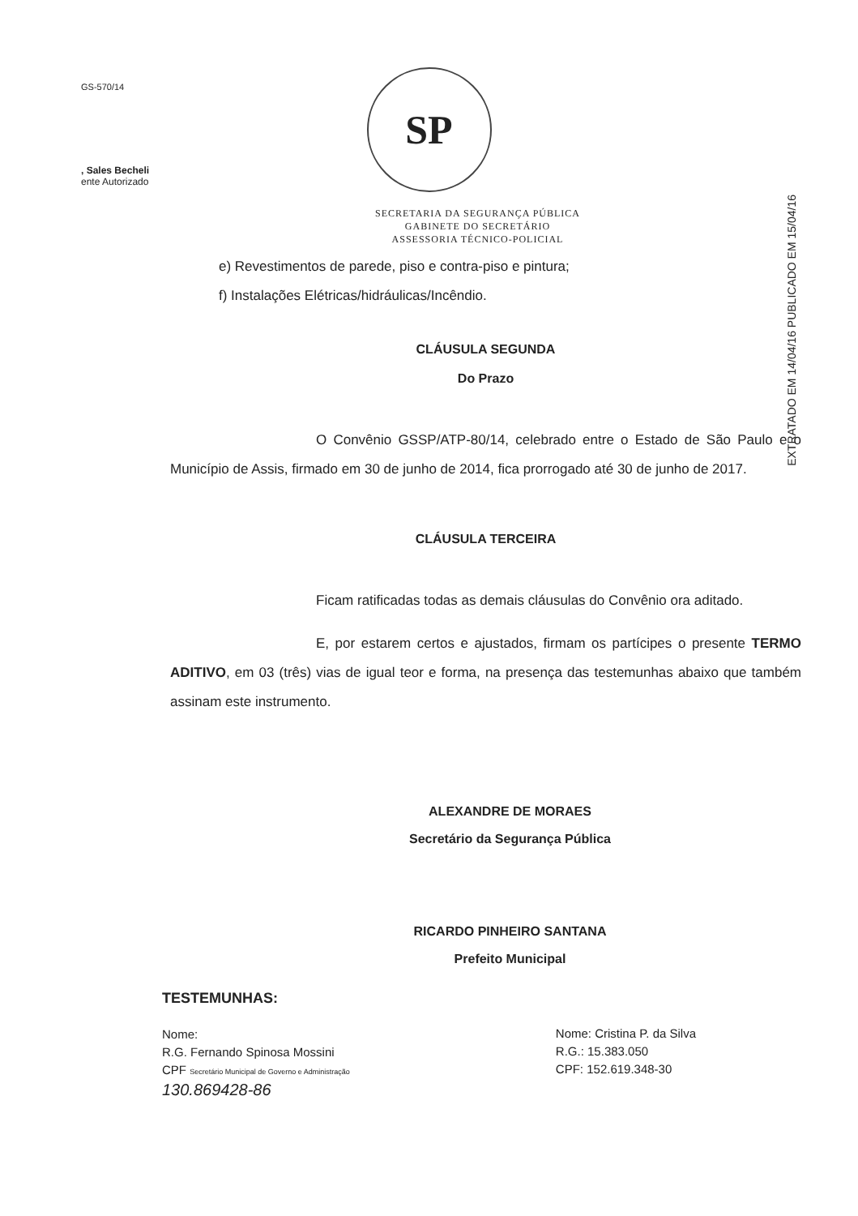GS-570/14
, Sales Becheli
ente Autorizado
SP
SECRETARIA DA SEGURANÇA PÚBLICA
GABINETE DO SECRETÁRIO
ASSESSORIA TÉCNICO-POLICIAL
EXTRATADO EM 14/04/16 PUBLICADO EM 15/04/16
e) Revestimentos de parede, piso e contra-piso e pintura;
f) Instalações Elétricas/hidráulicas/Incêndio.
CLÁUSULA SEGUNDA
Do Prazo
O Convênio GSSP/ATP-80/14, celebrado entre o Estado de São Paulo e o Município de Assis, firmado em 30 de junho de 2014, fica prorrogado até 30 de junho de 2017.
CLÁUSULA TERCEIRA
Ficam ratificadas todas as demais cláusulas do Convênio ora aditado.
E, por estarem certos e ajustados, firmam os partícipes o presente TERMO ADITIVO, em 03 (três) vias de igual teor e forma, na presença das testemunhas abaixo que também assinam este instrumento.
ALEXANDRE DE MORAES
Secretário da Segurança Pública
RICARDO PINHEIRO SANTANA
Prefeito Municipal
TESTEMUNHAS:
Nome:
R.G. Fernando Spinosa Mossini
CPF Secretário Municipal de Governo e Administração
130.869428-86
Nome: Cristina P. da Silva
R.G.: 15.383.050
CPF: 152.619.348-30